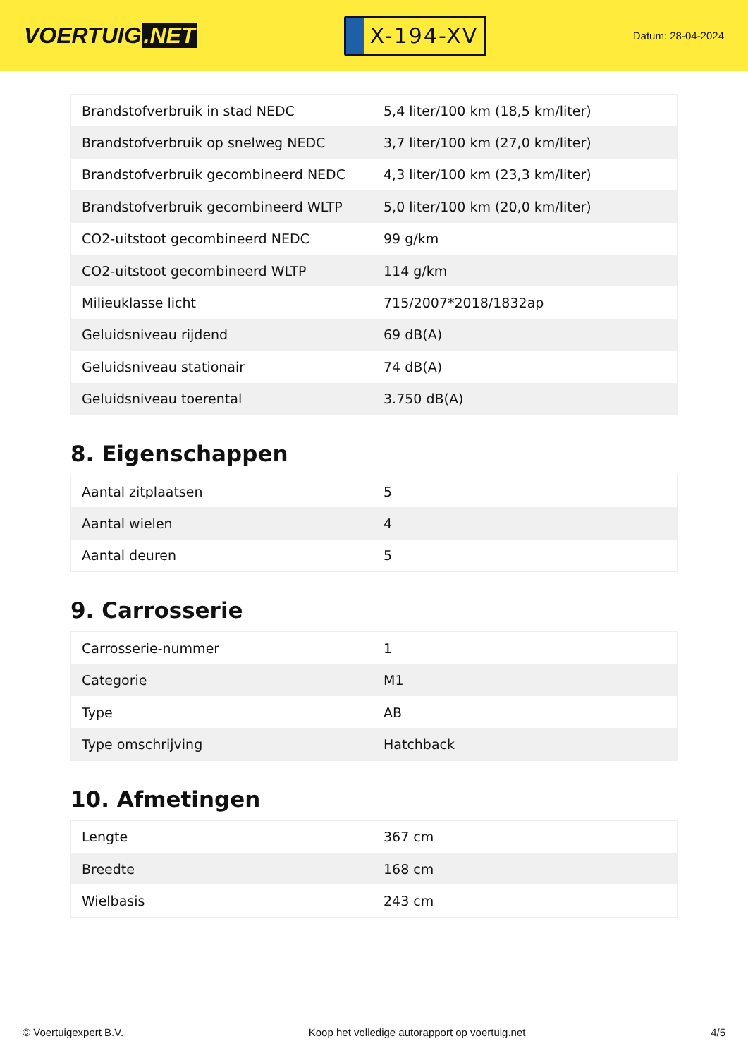VOERTUIG.NET
X-194-XV
Datum: 28-04-2024
| Brandstofverbruik in stad NEDC | 5,4 liter/100 km (18,5 km/liter) |
| Brandstofverbruik op snelweg NEDC | 3,7 liter/100 km (27,0 km/liter) |
| Brandstofverbruik gecombineerd NEDC | 4,3 liter/100 km (23,3 km/liter) |
| Brandstofverbruik gecombineerd WLTP | 5,0 liter/100 km (20,0 km/liter) |
| CO2-uitstoot gecombineerd NEDC | 99 g/km |
| CO2-uitstoot gecombineerd WLTP | 114 g/km |
| Milieuklasse licht | 715/2007*2018/1832ap |
| Geluidsniveau rijdend | 69 dB(A) |
| Geluidsniveau stationair | 74 dB(A) |
| Geluidsniveau toerental | 3.750 dB(A) |
8. Eigenschappen
| Aantal zitplaatsen | 5 |
| Aantal wielen | 4 |
| Aantal deuren | 5 |
9. Carrosserie
| Carrosserie-nummer | 1 |
| Categorie | M1 |
| Type | AB |
| Type omschrijving | Hatchback |
10. Afmetingen
| Lengte | 367 cm |
| Breedte | 168 cm |
| Wielbasis | 243 cm |
© Voertuigexpert B.V. Koop het volledige autorapport op voertuig.net 4/5